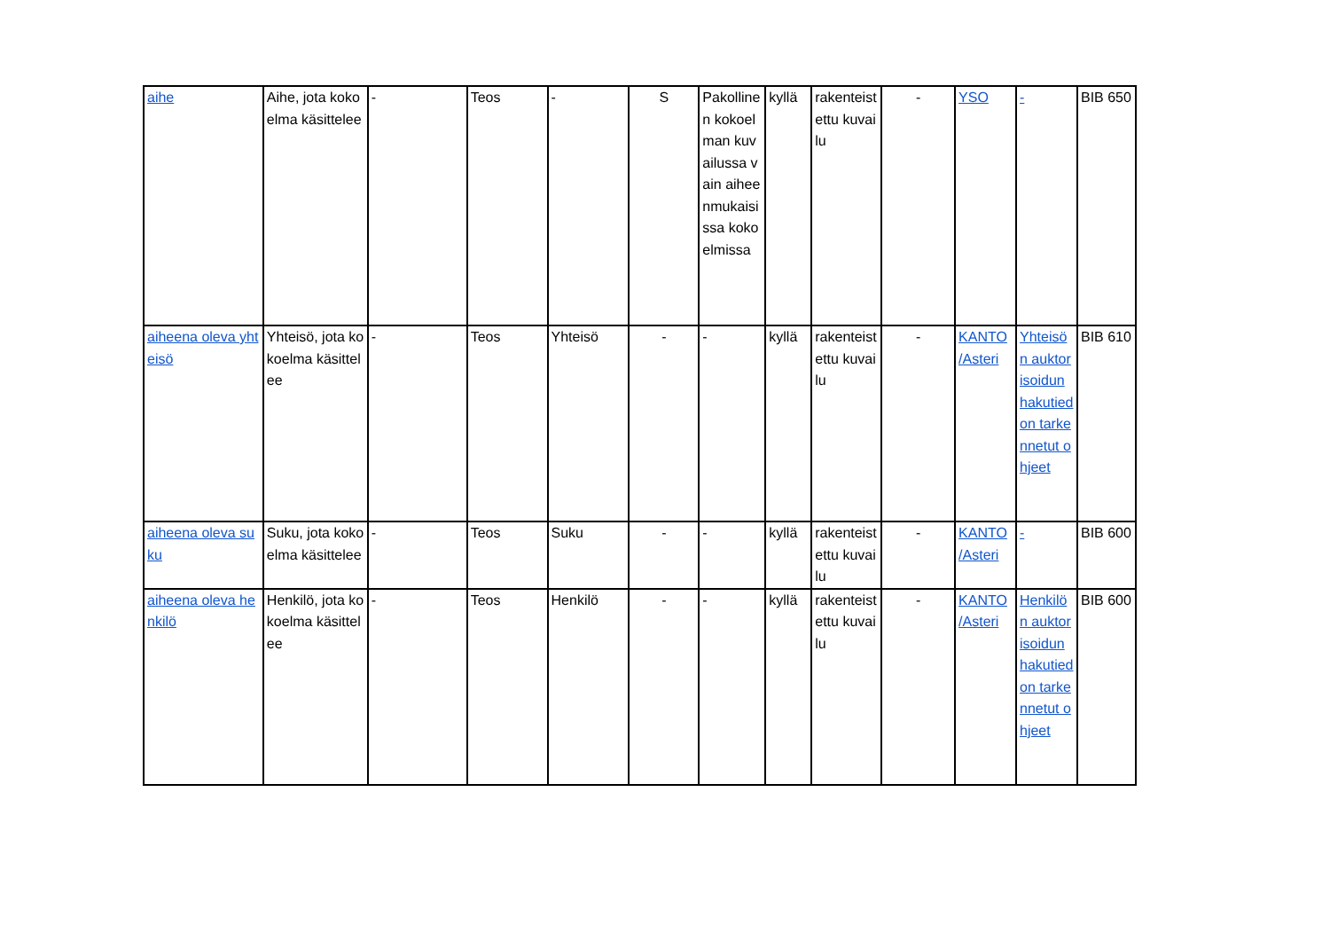| aihe | Aihe, jota kokoelma käsittelee | - | Teos | - | S | Pakollinen kokoelman kuvailussa vain aiheenmukaisissa kokoelmissa | kyllä | rakenteistettu kuvailu | - | YSO | - | BIB 650 |
| aiheena oleva yhteisö | Yhteisö, jota kokoelma käsittelee | - | Teos | Yhteisö | - | - | kyllä | rakenteistettu kuvailu | - | KANTO /Asteri | Yhteisön auktorisoidun hakutiedon tarkennetut ohjeet | BIB 610 |
| aiheena oleva suku | Suku, jota kokoelma käsittelee | - | Teos | Suku | - | - | kyllä | rakenteistettu kuvailu | - | KANTO /Asteri | - | BIB 600 |
| aiheena oleva henkilö | Henkilö, jota kokoelma käsittelee | - | Teos | Henkilö | - | - | kyllä | rakenteistettu kuvailu | - | KANTO /Asteri | Henkilön auktorisoidun hakutiedon tarkennetut ohjeet | BIB 600 |